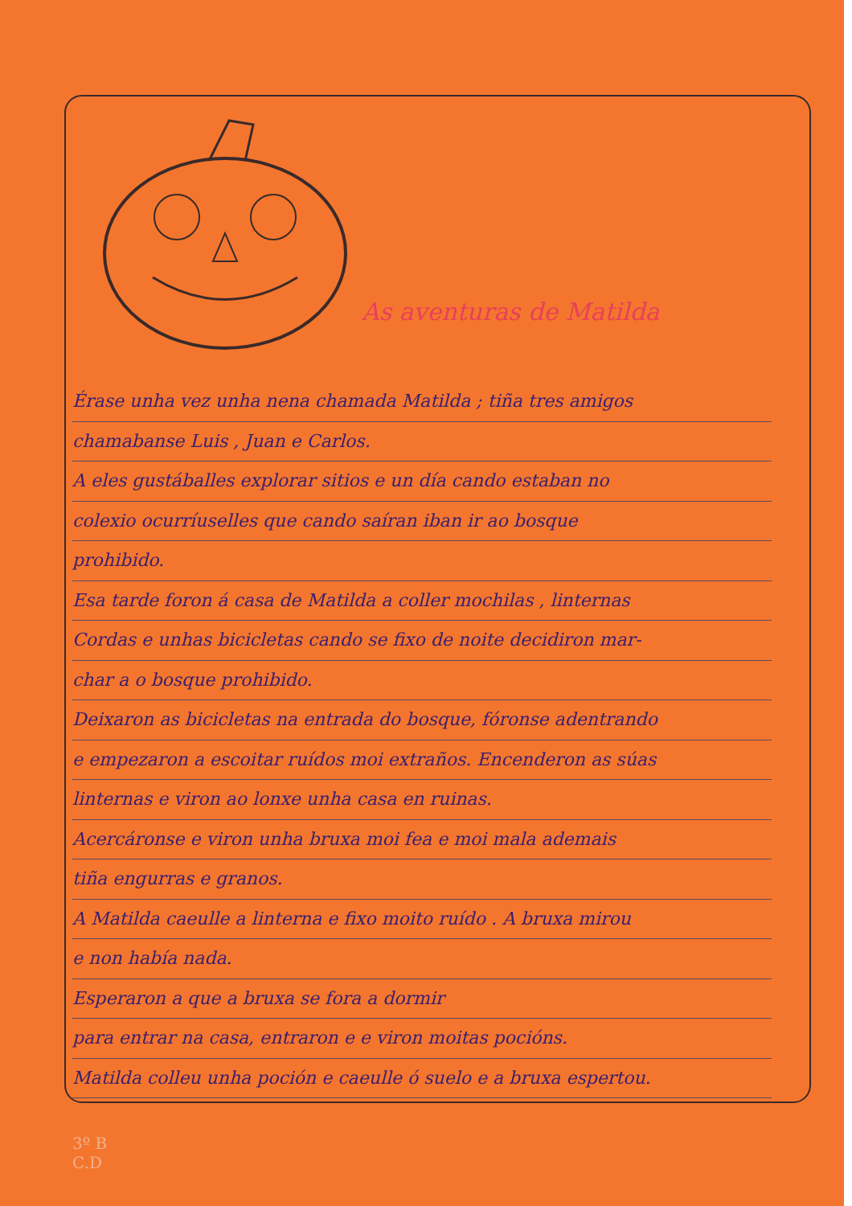As aventuras de Matilda
Érase unha vez unha nena chamada Matilda ; tiña tres amigos
chamabanse Luis , Juan e Carlos.
A eles gustáballes explorar sitios e un día cando estaban no
colexio ocurríuselles que cando saíran iban ir ao bosque
prohibido.
Esa tarde foron á casa de Matilda a coller mochilas , linternas
Cordas e unhas bicicletas cando se fixo de noite decidiron mar-
char a o bosque prohibido.
Deixaron as bicicletas na entrada do bosque, fóronse adentrando
e empezaron a escoitar ruídos moi extraños. Encenderon as súas
linternas e viron ao lonxe unha casa en ruinas.
Acercáronse e viron unha bruxa moi fea e moi mala ademais
tiña engurras e granos.
A Matilda caeulle a linterna e fixo moito ruído . A bruxa mirou
e non había nada.
Esperaron a que a bruxa se fora a dormir
para entrar na casa, entraron e e viron moitas pocións.
Matilda colleu unha poción e caeulle ó suelo e a bruxa espertou.
3º B
C.D